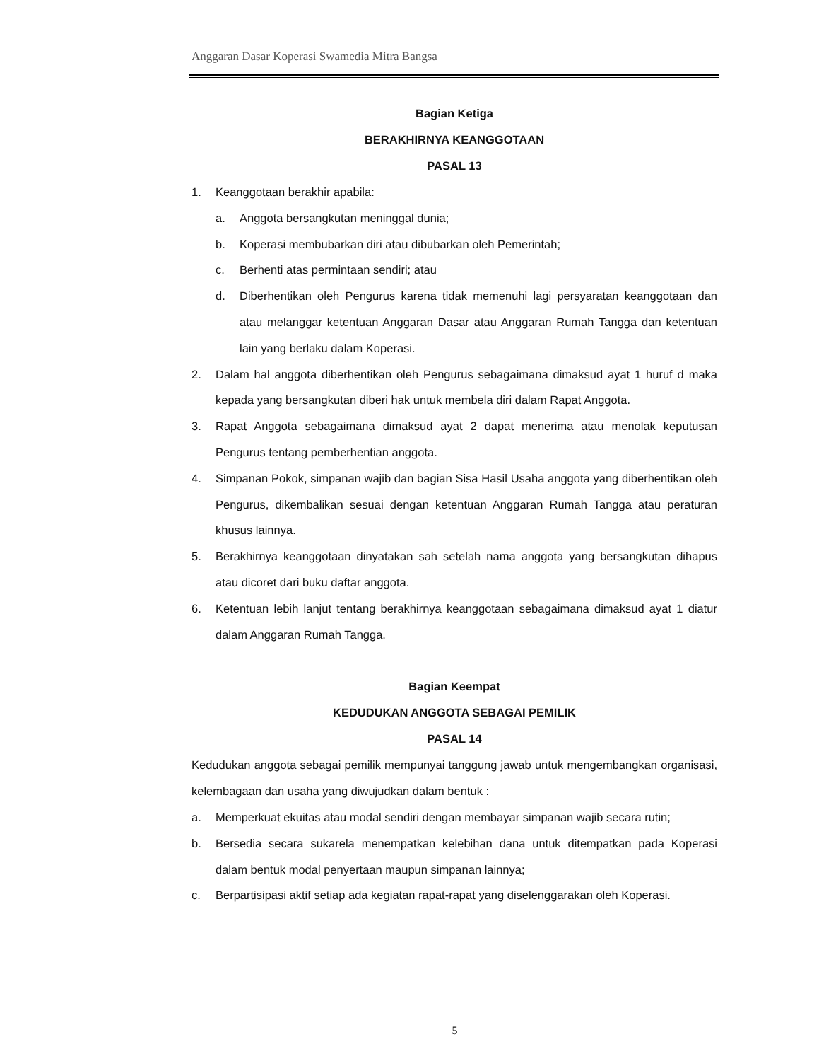Anggaran Dasar Koperasi Swamedia Mitra Bangsa
Bagian Ketiga
BERAKHIRNYA KEANGGOTAAN
PASAL 13
1. Keanggotaan berakhir apabila:
a. Anggota bersangkutan meninggal dunia;
b. Koperasi membubarkan diri atau dibubarkan oleh Pemerintah;
c. Berhenti atas permintaan sendiri; atau
d. Diberhentikan oleh Pengurus karena tidak memenuhi lagi persyaratan keanggotaan dan atau melanggar ketentuan Anggaran Dasar atau Anggaran Rumah Tangga dan ketentuan lain yang berlaku dalam Koperasi.
2. Dalam hal anggota diberhentikan oleh Pengurus sebagaimana dimaksud ayat 1 huruf d maka kepada yang bersangkutan diberi hak untuk membela diri dalam Rapat Anggota.
3. Rapat Anggota sebagaimana dimaksud ayat 2 dapat menerima atau menolak keputusan Pengurus tentang pemberhentian anggota.
4. Simpanan Pokok, simpanan wajib dan bagian Sisa Hasil Usaha anggota yang diberhentikan oleh Pengurus, dikembalikan sesuai dengan ketentuan Anggaran Rumah Tangga atau peraturan khusus lainnya.
5. Berakhirnya keanggotaan dinyatakan sah setelah nama anggota yang bersangkutan dihapus atau dicoret dari buku daftar anggota.
6. Ketentuan lebih lanjut tentang berakhirnya keanggotaan sebagaimana dimaksud ayat 1 diatur dalam Anggaran Rumah Tangga.
Bagian Keempat
KEDUDUKAN ANGGOTA SEBAGAI PEMILIK
PASAL 14
Kedudukan anggota sebagai pemilik mempunyai tanggung jawab untuk mengembangkan organisasi, kelembagaan dan usaha yang diwujudkan dalam bentuk :
a. Memperkuat ekuitas atau modal sendiri dengan membayar simpanan wajib secara rutin;
b. Bersedia secara sukarela menempatkan kelebihan dana untuk ditempatkan pada Koperasi dalam bentuk modal penyertaan maupun simpanan lainnya;
c. Berpartisipasi aktif setiap ada kegiatan rapat-rapat yang diselenggarakan oleh Koperasi.
5